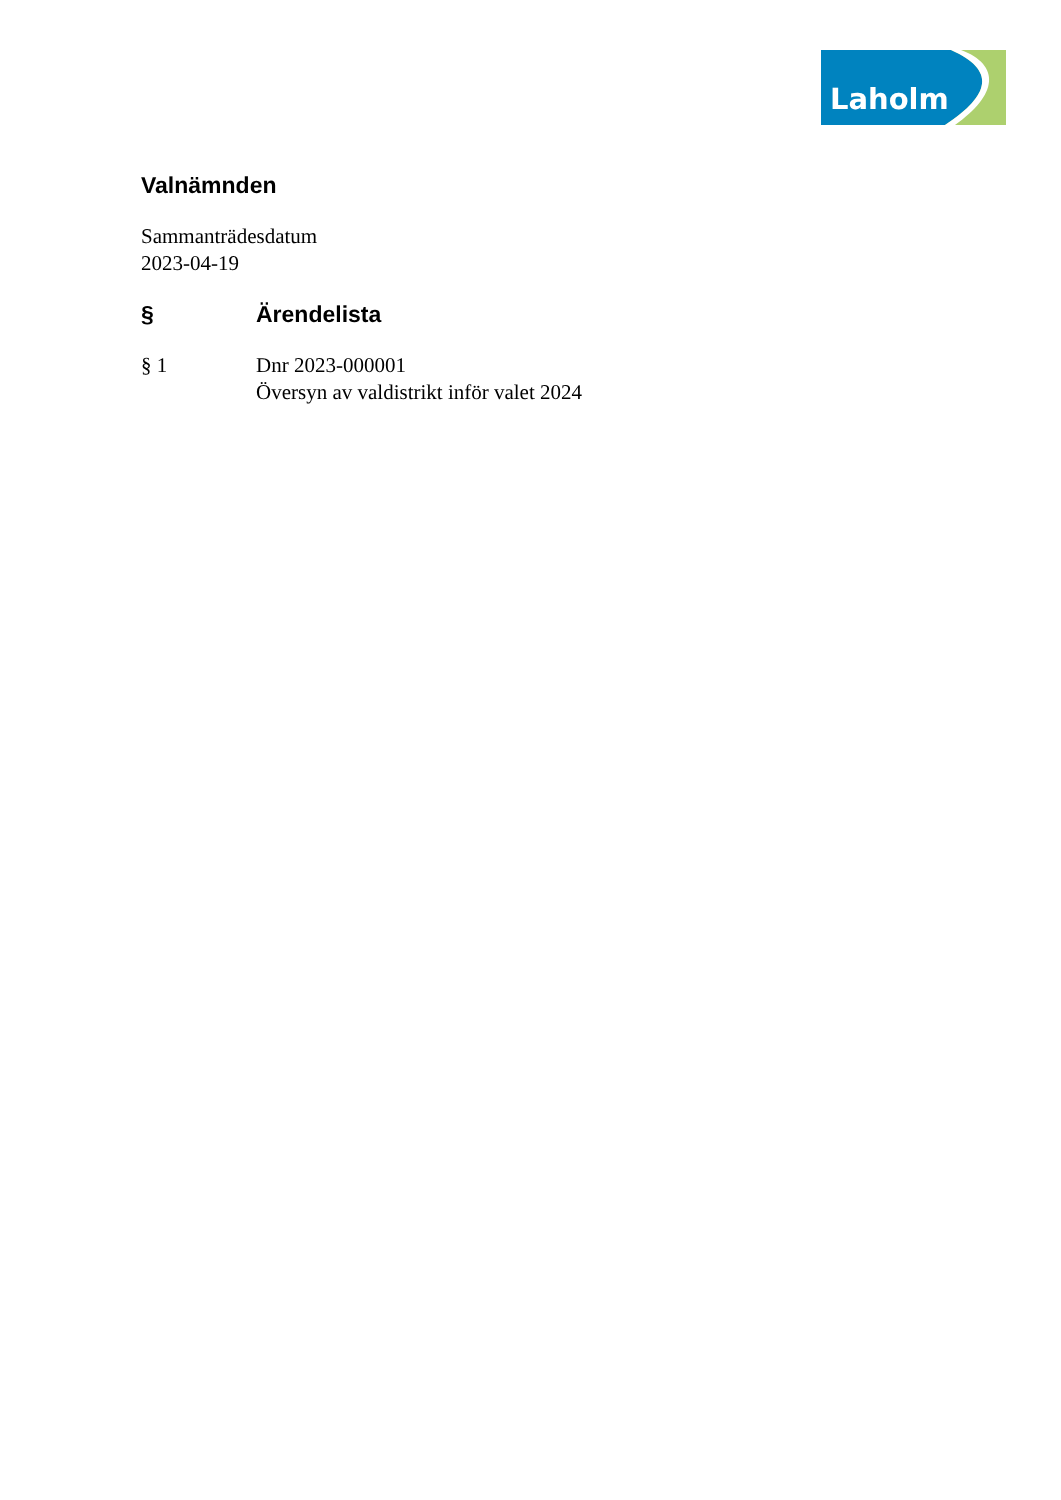Laholm
Valnämnden
Sammanträdesdatum
2023-04-19
§ Ärendelista
§ 1 Dnr 2023-000001
Översyn av valdistrikt inför valet 2024